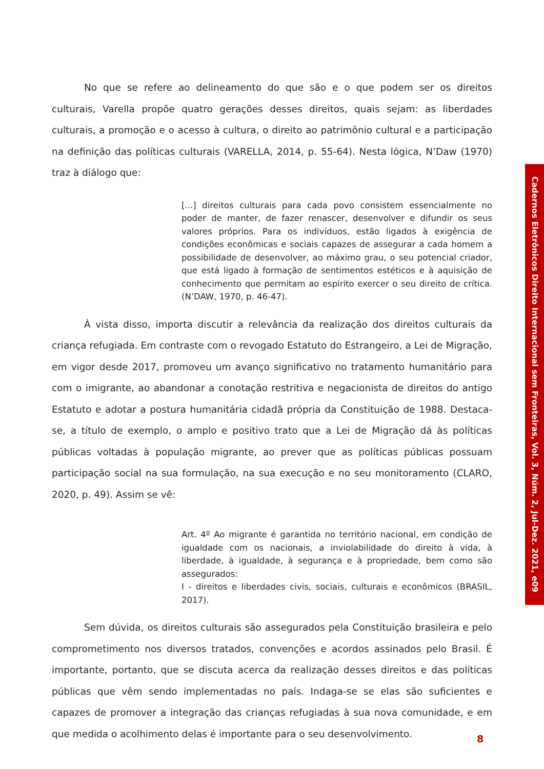No que se refere ao delineamento do que são e o que podem ser os direitos culturais, Varella propõe quatro gerações desses direitos, quais sejam: as liberdades culturais, a promoção e o acesso à cultura, o direito ao patrimônio cultural e a participação na definição das políticas culturais (VARELLA, 2014, p. 55-64). Nesta lógica, N’Daw (1970) traz à diálogo que:
[...] direitos culturais para cada povo consistem essencialmente no poder de manter, de fazer renascer, desenvolver e difundir os seus valores próprios. Para os indivíduos, estão ligados à exigência de condições econômicas e sociais capazes de assegurar a cada homem a possibilidade de desenvolver, ao máximo grau, o seu potencial criador, que está ligado à formação de sentimentos estéticos e à aquisição de conhecimento que permitam ao espírito exercer o seu direito de crítica. (N’DAW, 1970, p. 46-47).
À vista disso, importa discutir a relevância da realização dos direitos culturais da criança refugiada. Em contraste com o revogado Estatuto do Estrangeiro, a Lei de Migração, em vigor desde 2017, promoveu um avanço significativo no tratamento humanitário para com o imigrante, ao abandonar a conotação restritiva e negacionista de direitos do antigo Estatuto e adotar a postura humanitária cidadã própria da Constituição de 1988. Destaca-se, a título de exemplo, o amplo e positivo trato que a Lei de Migração dá às políticas públicas voltadas à população migrante, ao prever que as políticas públicas possuam participação social na sua formulação, na sua execução e no seu monitoramento (CLARO, 2020, p. 49). Assim se vê:
Art. 4º Ao migrante é garantida no território nacional, em condição de igualdade com os nacionais, a inviolabilidade do direito à vida, à liberdade, à igualdade, à segurança e à propriedade, bem como são assegurados:
I - direitos e liberdades civis, sociais, culturais e econômicos (BRASIL, 2017).
Sem dúvida, os direitos culturais são assegurados pela Constituição brasileira e pelo comprometimento nos diversos tratados, convenções e acordos assinados pelo Brasil. É importante, portanto, que se discuta acerca da realização desses direitos e das políticas públicas que vêm sendo implementadas no país. Indaga-se se elas são suficientes e capazes de promover a integração das crianças refugiadas à sua nova comunidade, e em que medida o acolhimento delas é importante para o seu desenvolvimento.
Cadernos Eletrônicos Direito Internacional sem Fronteiras, Vol. 3, Núm. 2, Jul-Dez. 2021, e09
8